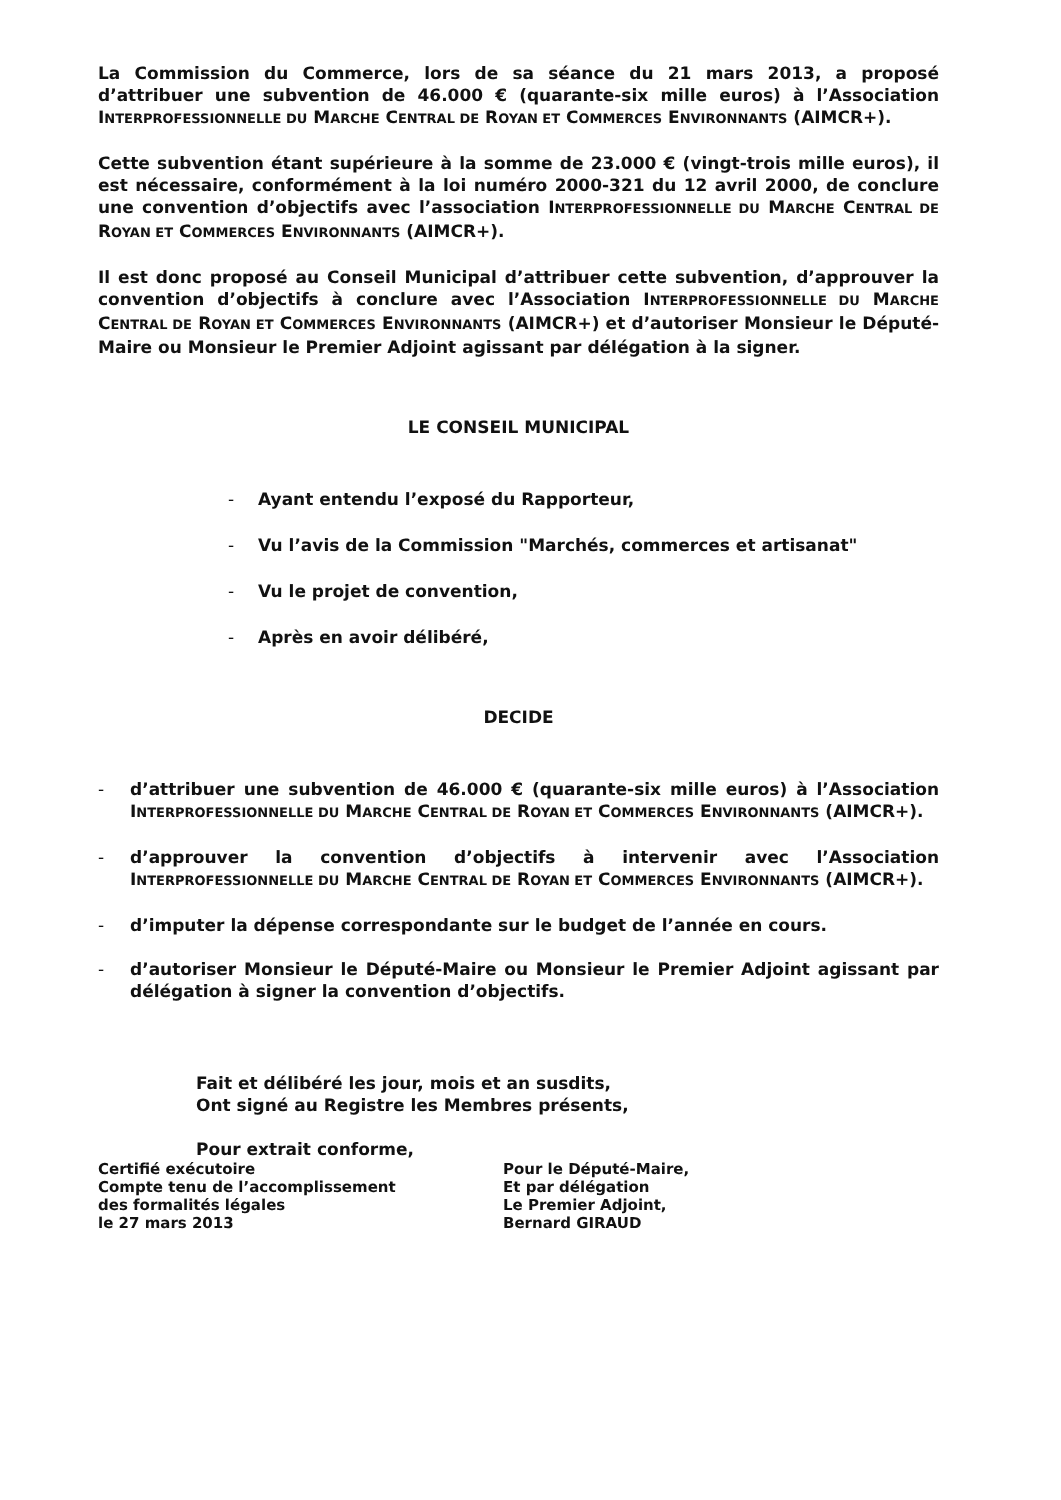La Commission du Commerce, lors de sa séance du 21 mars 2013, a proposé d’attribuer une subvention de 46.000 € (quarante-six mille euros) à l’Association INTERPROFESSIONNELLE DU MARCHE CENTRAL DE ROYAN ET COMMERCES ENVIRONNANTS (AIMCR+).
Cette subvention étant supérieure à la somme de 23.000 € (vingt-trois mille euros), il est nécessaire, conformément à la loi numéro 2000-321 du 12 avril 2000, de conclure une convention d’objectifs avec l’association INTERPROFESSIONNELLE DU MARCHE CENTRAL DE ROYAN ET COMMERCES ENVIRONNANTS (AIMCR+).
Il est donc proposé au Conseil Municipal d’attribuer cette subvention, d’approuver la convention d’objectifs à conclure avec l’Association INTERPROFESSIONNELLE DU MARCHE CENTRAL DE ROYAN ET COMMERCES ENVIRONNANTS (AIMCR+) et d’autoriser Monsieur le Député-Maire ou Monsieur le Premier Adjoint agissant par délégation à la signer.
LE CONSEIL MUNICIPAL
- Ayant entendu l’exposé du Rapporteur,
- Vu l’avis de la Commission "Marchés, commerces et artisanat"
- Vu le projet de convention,
- Après en avoir délibéré,
DECIDE
- d’attribuer une subvention de 46.000 € (quarante-six mille euros) à l’Association INTERPROFESSIONNELLE DU MARCHE CENTRAL DE ROYAN ET COMMERCES ENVIRONNANTS (AIMCR+).
- d’approuver la convention d’objectifs à intervenir avec l’Association INTERPROFESSIONNELLE DU MARCHE CENTRAL DE ROYAN ET COMMERCES ENVIRONNANTS (AIMCR+).
- d’imputer la dépense correspondante sur le budget de l’année en cours.
- d’autoriser Monsieur le Député-Maire ou Monsieur le Premier Adjoint agissant par délégation à signer la convention d’objectifs.
Fait et délibéré les jour, mois et an susdits,
Ont signé au Registre les Membres présents,
Pour extrait conforme,
Certifié exécutoire
Compte tenu de l’accomplissement
des formalités légales
le 27 mars 2013
Pour le Député-Maire,
Et par délégation
Le Premier Adjoint,
Bernard GIRAUD